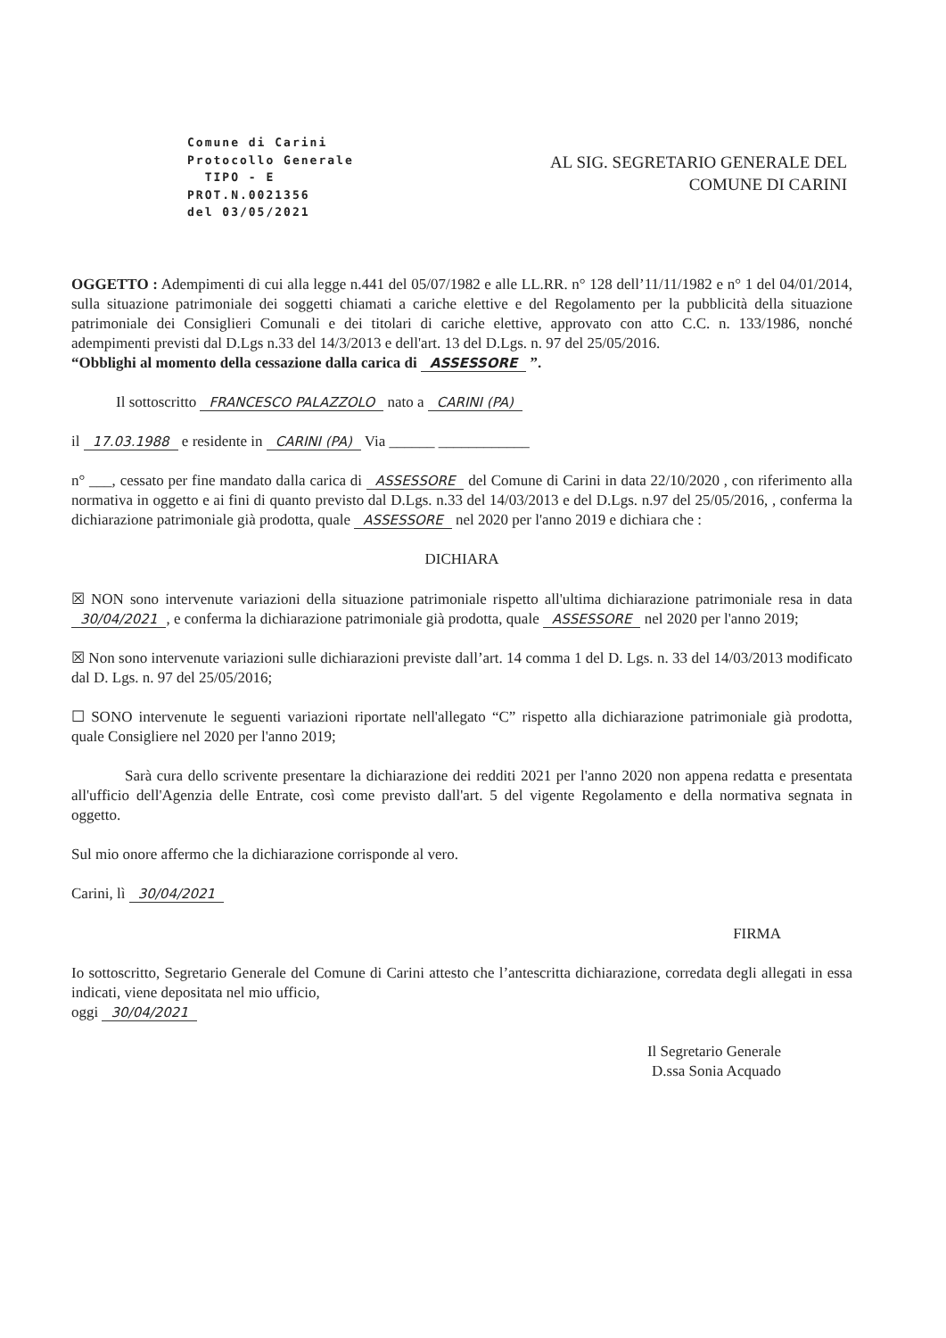Comune di Carini
Protocollo Generale
TIPO - E
PROT.N.0021356
del 03/05/2021
AL SIG. SEGRETARIO GENERALE DEL
COMUNE DI CARINI
OGGETTO : Adempimenti di cui alla legge n.441 del 05/07/1982 e alle LL.RR. n° 128 dell’11/11/1982 e n° 1 del 04/01/2014, sulla situazione patrimoniale dei soggetti chiamati a cariche elettive e del Regolamento per la pubblicità della situazione patrimoniale dei Consiglieri Comunali e dei titolari di cariche elettive, approvato con atto C.C. n. 133/1986, nonché adempimenti previsti dal D.Lgs n.33 del 14/3/2013 e dell'art. 13 del D.Lgs. n. 97 del 25/05/2016.
“Obblighi al momento della cessazione dalla carica di ASSESSORE ”.
Il sottoscritto FRANCESCO PALAZZOLO nato a CARINI (PA)
il 17.03.1988 e residente in CARINI (PA) Via ______ ____________
n° ___, cessato per fine mandato dalla carica di ASSESSORE del Comune di Carini in data 22/10/2020 , con riferimento alla normativa in oggetto e ai fini di quanto previsto dal D.Lgs. n.33 del 14/03/2013 e del D.Lgs. n.97 del 25/05/2016, , conferma la dichiarazione patrimoniale già prodotta, quale ASSESSORE nel 2020 per l'anno 2019 e dichiara che :
DICHIARA
☒ NON sono intervenute variazioni della situazione patrimoniale rispetto all'ultima dichiarazione patrimoniale resa in data 30/04/2021, e conferma la dichiarazione patrimoniale già prodotta, quale ASSESSORE nel 2020 per l'anno 2019;
☒ Non sono intervenute variazioni sulle dichiarazioni previste dall’art. 14 comma 1 del D. Lgs. n. 33 del 14/03/2013 modificato dal D. Lgs. n. 97 del 25/05/2016;
☐ SONO intervenute le seguenti variazioni riportate nell'allegato “C” rispetto alla dichiarazione patrimoniale già prodotta, quale Consigliere nel 2020 per l'anno 2019;
Sarà cura dello scrivente presentare la dichiarazione dei redditi 2021 per l'anno 2020 non appena redatta e presentata all'ufficio dell'Agenzia delle Entrate, così come previsto dall'art. 5 del vigente Regolamento e della normativa segnata in oggetto.
Sul mio onore affermo che la dichiarazione corrisponde al vero.
Carini, lì 30/04/2021
FIRMA
Io sottoscritto, Segretario Generale del Comune di Carini attesto che l’antescritta dichiarazione, corredata degli allegati in essa indicati, viene depositata nel mio ufficio,
oggi 30/04/2021
Il Segretario Generale
D.ssa Sonia Acquado